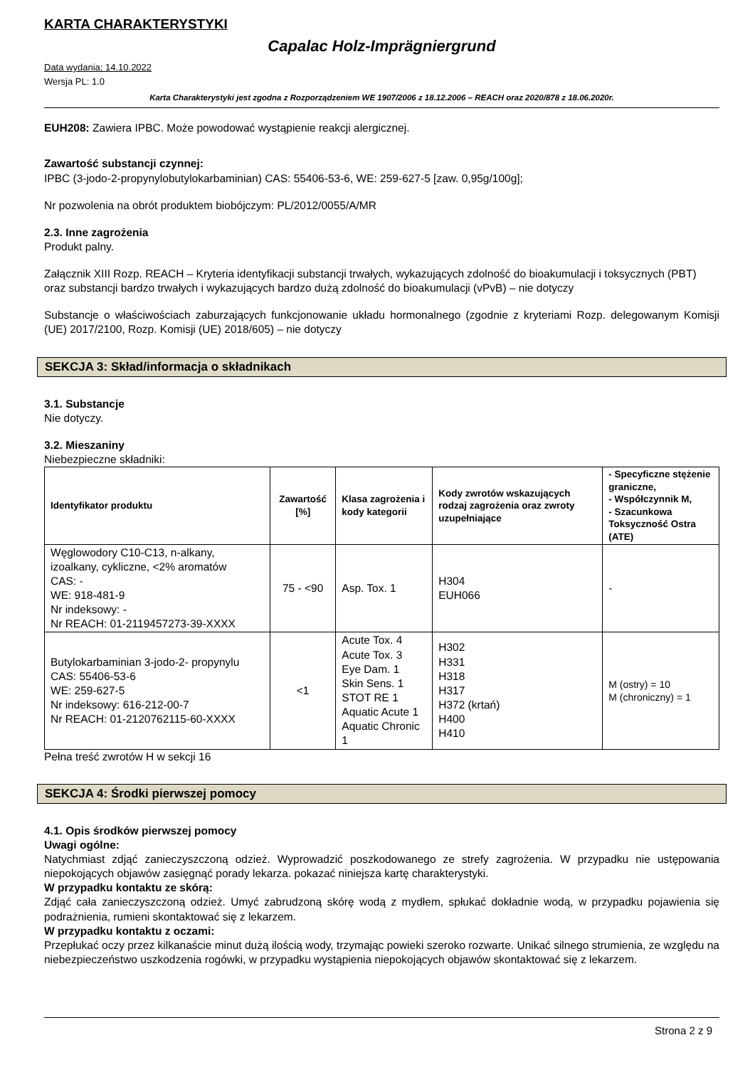KARTA CHARAKTERYSTYKI
Capalac Holz-Imprägniergrund
Data wydania; 14.10.2022
Wersja PL: 1.0
Karta Charakterystyki jest zgodna z Rozporządzeniem WE 1907/2006 z 18.12.2006 – REACH oraz 2020/878 z 18.06.2020r.
EUH208: Zawiera IPBC. Może powodować wystąpienie reakcji alergicznej.
Zawartość substancji czynnej:
IPBC (3-jodo-2-propynylobutylokarbaminian) CAS: 55406-53-6, WE: 259-627-5 [zaw. 0,95g/100g];
Nr pozwolenia na obrót produktem biobójczym: PL/2012/0055/A/MR
2.3. Inne zagrożenia
Produkt palny.
Załącznik XIII Rozp. REACH – Kryteria identyfikacji substancji trwałych, wykazujących zdolność do bioakumulacji i toksycznych (PBT) oraz substancji bardzo trwałych i wykazujących bardzo dużą zdolność do bioakumulacji (vPvB) – nie dotyczy
Substancje o właściwościach zaburzających funkcjonowanie układu hormonalnego (zgodnie z kryteriami Rozp. delegowanym Komisji (UE) 2017/2100, Rozp. Komisji (UE) 2018/605) – nie dotyczy
SEKCJA 3: Skład/informacja o składnikach
3.1. Substancje
Nie dotyczy.
3.2. Mieszaniny
Niebezpieczne składniki:
| Identyfikator produktu | Zawartość [%] | Klasa zagrożenia i kody kategorii | Kody zwrotów wskazujących rodzaj zagrożenia oraz zwroty uzupełniające | - Specyficzne stężenie graniczne, - Współczynnik M, - Szacunkowa Toksyczność Ostra (ATE) |
| --- | --- | --- | --- | --- |
| Węglowodory C10-C13, n-alkany, izoalkany, cykliczne, <2% aromatów CAS: - WE: 918-481-9 Nr indeksowy: - Nr REACH: 01-2119457273-39-XXXX | 75 - <90 | Asp. Tox. 1 | H304 EUH066 | - |
| Butylokarbaminian 3-jodo-2- propynylu CAS: 55406-53-6 WE: 259-627-5 Nr indeksowy: 616-212-00-7 Nr REACH: 01-2120762115-60-XXXX | <1 | Acute Tox. 4 Acute Tox. 3 Eye Dam. 1 Skin Sens. 1 STOT RE 1 Aquatic Acute 1 Aquatic Chronic 1 | H302 H331 H318 H317 H372 (krtań) H400 H410 | M (ostry) = 10 M (chroniczny) = 1 |
Pełna treść zwrotów H w sekcji 16
SEKCJA 4: Środki pierwszej pomocy
4.1. Opis środków pierwszej pomocy
Uwagi ogólne:
Natychmiast zdjąć zanieczyszczoną odzież. Wyprowadzić poszkodowanego ze strefy zagrożenia. W przypadku nie ustępowania niepokojących objawów zasięgnąć porady lekarza. pokazać niniejsza kartę charakterystyki.
W przypadku kontaktu ze skórą:
Zdjąć cała zanieczyszczoną odzież. Umyć zabrudzoną skórę wodą z mydłem, spłukać dokładnie wodą, w przypadku pojawienia się podrażnienia, rumieni skontaktować się z lekarzem.
W przypadku kontaktu z oczami:
Przepłukać oczy przez kilkanaście minut dużą ilością wody, trzymając powieki szeroko rozwarte. Unikać silnego strumienia, ze względu na niebezpieczeństwo uszkodzenia rogówki, w przypadku wystąpienia niepokojących objawów skontaktować się z lekarzem.
Strona 2 z 9